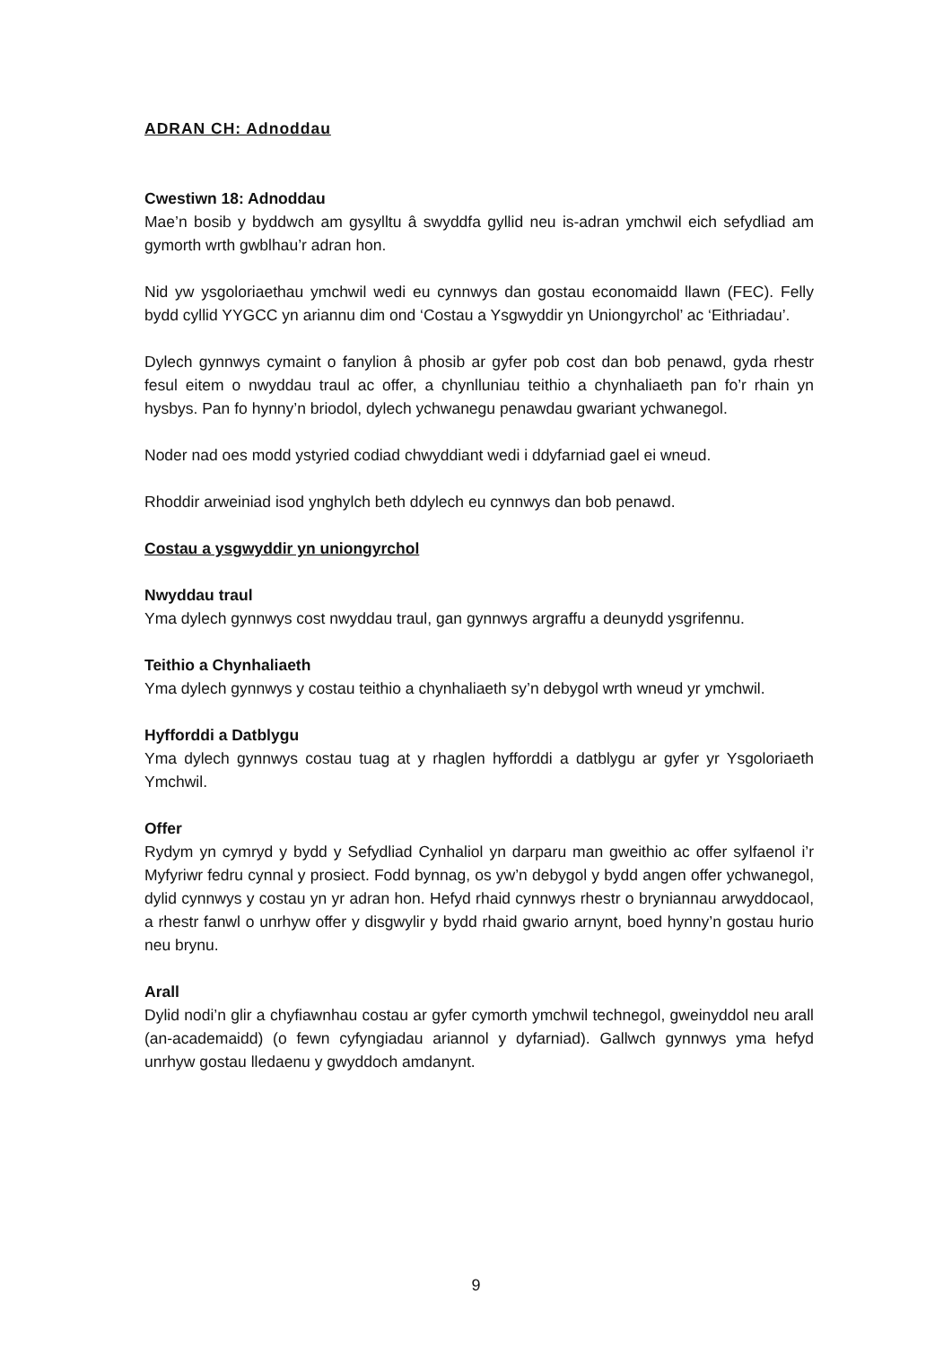ADRAN CH: Adnoddau
Cwestiwn 18: Adnoddau
Mae’n bosib y byddwch am gysylltu â swyddfa gyllid neu is-adran ymchwil eich sefydliad am gymorth wrth gwblhau’r adran hon.
Nid yw ysgoloriaethau ymchwil wedi eu cynnwys dan gostau economaidd llawn (FEC). Felly bydd cyllid YYGCC yn ariannu dim ond ‘Costau a Ysgwyddir yn Uniongyrchol’ ac ‘Eithriadau’.
Dylech gynnwys cymaint o fanylion â phosib ar gyfer pob cost dan bob penawd, gyda rhestr fesul eitem o nwyddau traul ac offer, a chynlluniau teithio a chynhaliaeth pan fo’r rhain yn hysbys. Pan fo hynny’n briodol, dylech ychwanegu penawdau gwariant ychwanegol.
Noder nad oes modd ystyried codiad chwyddiant wedi i ddyfarniad gael ei wneud.
Rhoddir arweiniad isod ynghylch beth ddylech eu cynnwys dan bob penawd.
Costau a ysgwyddir yn uniongyrchol
Nwyddau traul
Yma dylech gynnwys cost nwyddau traul, gan gynnwys argraffu a deunydd ysgrifennu.
Teithio a Chynhaliaeth
Yma dylech gynnwys y costau teithio a chynhaliaeth sy’n debygol wrth wneud yr ymchwil.
Hyfforddi a Datblygu
Yma dylech gynnwys costau tuag at y rhaglen hyfforddi a datblygu ar gyfer yr Ysgoloriaeth Ymchwil.
Offer
Rydym yn cymryd y bydd y Sefydliad Cynhaliol yn darparu man gweithio ac offer sylfaenol i’r Myfyriwr fedru cynnal y prosiect. Fodd bynnag, os yw’n debygol y bydd angen offer ychwanegol, dylid cynnwys y costau yn yr adran hon. Hefyd rhaid cynnwys rhestr o bryniannau arwyddocaol, a rhestr fanwl o unrhyw offer y disgwylir y bydd rhaid gwario arnynt, boed hynny’n gostau hurio neu brynu.
Arall
Dylid nodi’n glir a chyfiawnhau costau ar gyfer cymorth ymchwil technegol, gweinyddol neu arall (an-academaidd) (o fewn cyfyngiadau ariannol y dyfarniad). Gallwch gynnwys yma hefyd unrhyw gostau lledaenu y gwyddoch amdanynt.
9